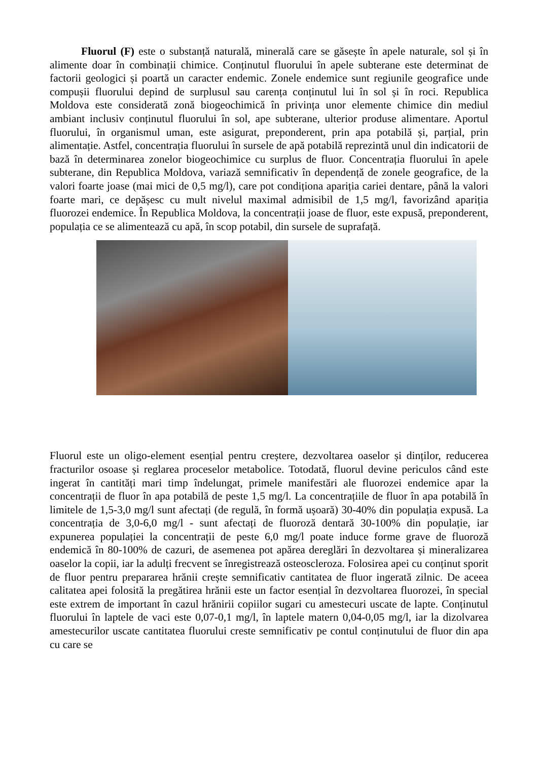Fluorul (F) este o substanță naturală, minerală care se găsește în apele naturale, sol și în alimente doar în combinații chimice. Conținutul fluorului în apele subterane este determinat de factorii geologici și poartă un caracter endemic. Zonele endemice sunt regiunile geografice unde compușii fluorului depind de surplusul sau carența conținutul lui în sol și în roci. Republica Moldova este considerată zonă biogeochimică în privința unor elemente chimice din mediul ambiant inclusiv conținutul fluorului în sol, ape subterane, ulterior produse alimentare. Aportul fluorului, în organismul uman, este asigurat, preponderent, prin apa potabilă și, parțial, prin alimentație. Astfel, concentrația fluorului în sursele de apă potabilă reprezintă unul din indicatorii de bază în determinarea zonelor biogeochimice cu surplus de fluor. Concentrația fluorului în apele subterane, din Republica Moldova, variază semnificativ în dependență de zonele geografice, de la valori foarte joase (mai mici de 0,5 mg/l), care pot condiționa apariția cariei dentare, până la valori foarte mari, ce depășesc cu mult nivelul maximal admisibil de 1,5 mg/l, favorizând apariția fluorozei endemice. În Republica Moldova, la concentrații joase de fluor, este expusă, preponderent, populația ce se alimentează cu apă, în scop potabil, din sursele de suprafață.
Fluorul este un oligo-element esențial pentru creștere, dezvoltarea oaselor și dinților, reducerea fracturilor osoase și reglarea proceselor metabolice. Totodată, fluorul devine periculos când este ingerat în cantități mari timp îndelungat, primele manifestări ale fluorozei endemice apar la concentrații de fluor în apa potabilă de peste 1,5 mg/l. La concentrațiile de fluor în apa potabilă în limitele de 1,5-3,0 mg/l sunt afectați (de regulă, în formă ușoară) 30-40% din populația expusă. La concentrația de 3,0-6,0 mg/l - sunt afectați de fluoroză dentară 30-100% din populație, iar expunerea populației la concentrații de peste 6,0 mg/l poate induce forme grave de fluoroză endemică în 80-100% de cazuri, de asemenea pot apărea dereglări în dezvoltarea și mineralizarea oaselor la copii, iar la adulți frecvent se înregistrează osteoscleroza. Folosirea apei cu conținut sporit de fluor pentru prepararea hrănii crește semnificativ cantitatea de fluor ingerată zilnic. De aceea calitatea apei folosită la pregătirea hrănii este un factor esențial în dezvoltarea fluorozei, în special este extrem de important în cazul hrănirii copiilor sugari cu amestecuri uscate de lapte. Conținutul fluorului în laptele de vaci este 0,07-0,1 mg/l, în laptele matern 0,04-0,05 mg/l, iar la dizolvarea amestecurilor uscate cantitatea fluorului creste semnificativ pe contul conținutului de fluor din apa cu care se